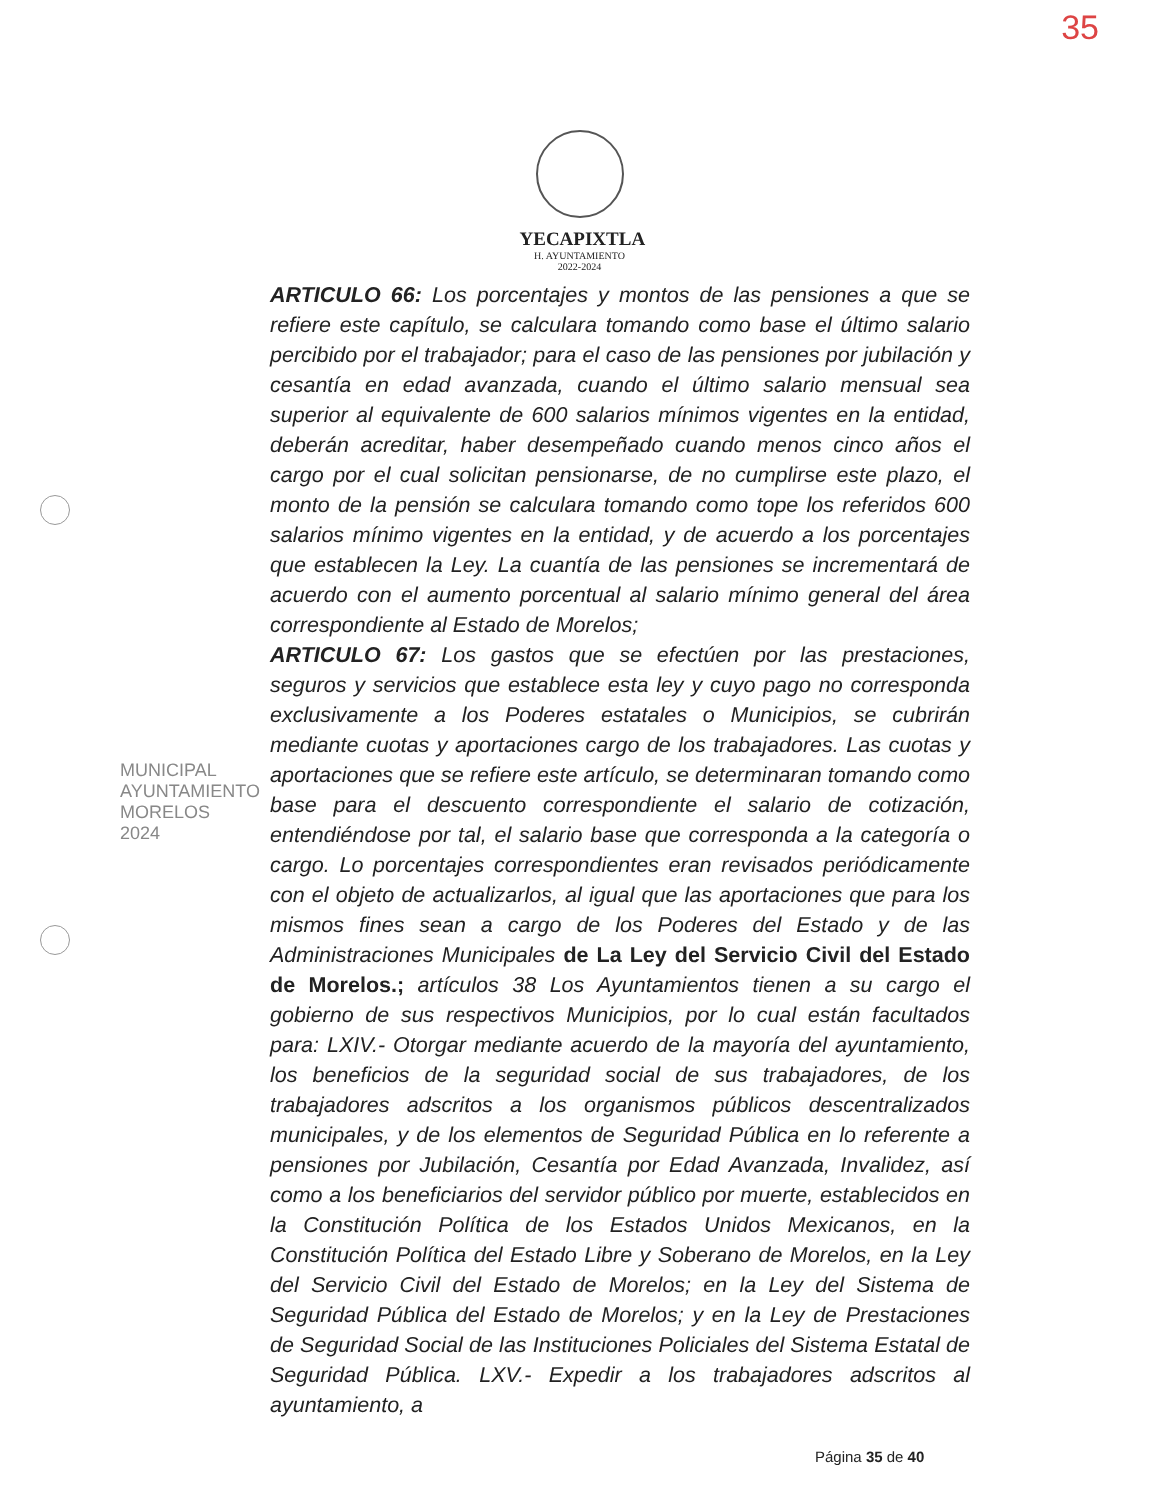35
YECAPIXTLA
H. AYUNTAMIENTO
2022-2024
MUNICIPAL
AYUNTAMIENTO
MORELOS
2024
ARTICULO 66: Los porcentajes y montos de las pensiones a que se refiere este capítulo, se calculara tomando como base el último salario percibido por el trabajador; para el caso de las pensiones por jubilación y cesantía en edad avanzada, cuando el último salario mensual sea superior al equivalente de 600 salarios mínimos vigentes en la entidad, deberán acreditar, haber desempeñado cuando menos cinco años el cargo por el cual solicitan pensionarse, de no cumplirse este plazo, el monto de la pensión se calculara tomando como tope los referidos 600 salarios mínimo vigentes en la entidad, y de acuerdo a los porcentajes que establecen la Ley. La cuantía de las pensiones se incrementará de acuerdo con el aumento porcentual al salario mínimo general del área correspondiente al Estado de Morelos;
ARTICULO 67: Los gastos que se efectúen por las prestaciones, seguros y servicios que establece esta ley y cuyo pago no corresponda exclusivamente a los Poderes estatales o Municipios, se cubrirán mediante cuotas y aportaciones cargo de los trabajadores. Las cuotas y aportaciones que se refiere este artículo, se determinaran tomando como base para el descuento correspondiente el salario de cotización, entendiéndose por tal, el salario base que corresponda a la categoría o cargo. Lo porcentajes correspondientes eran revisados periódicamente con el objeto de actualizarlos, al igual que las aportaciones que para los mismos fines sean a cargo de los Poderes del Estado y de las Administraciones Municipales de La Ley del Servicio Civil del Estado de Morelos.; artículos 38 Los Ayuntamientos tienen a su cargo el gobierno de sus respectivos Municipios, por lo cual están facultados para: LXIV.- Otorgar mediante acuerdo de la mayoría del ayuntamiento, los beneficios de la seguridad social de sus trabajadores, de los trabajadores adscritos a los organismos públicos descentralizados municipales, y de los elementos de Seguridad Pública en lo referente a pensiones por Jubilación, Cesantía por Edad Avanzada, Invalidez, así como a los beneficiarios del servidor público por muerte, establecidos en la Constitución Política de los Estados Unidos Mexicanos, en la Constitución Política del Estado Libre y Soberano de Morelos, en la Ley del Servicio Civil del Estado de Morelos; en la Ley del Sistema de Seguridad Pública del Estado de Morelos; y en la Ley de Prestaciones de Seguridad Social de las Instituciones Policiales del Sistema Estatal de Seguridad Pública. LXV.- Expedir a los trabajadores adscritos al ayuntamiento, a
Página 35 de 40